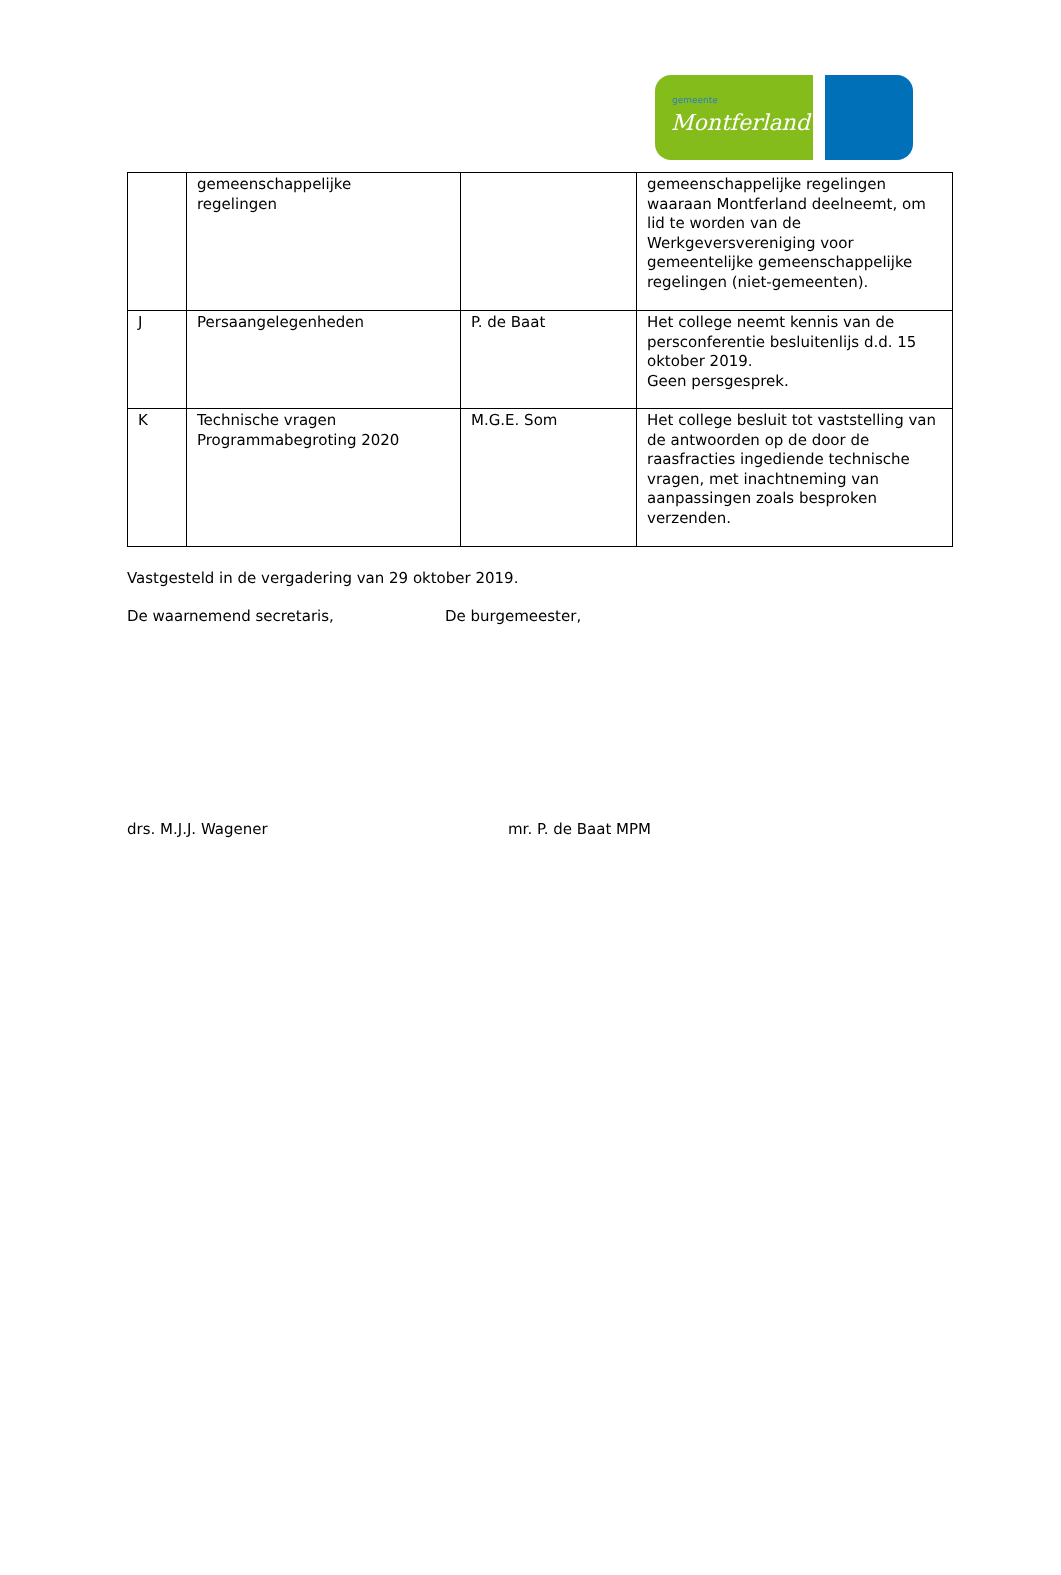gemeente
Montferland
| | gemeenschappelijke regelingen | | gemeenschappelijke regelingen waaraan Montferland deelneemt, om lid te worden van de Werkgeversvereniging voor gemeentelijke gemeenschappelijke regelingen (niet-gemeenten). |
| J | Persaangelegenheden | P. de Baat | Het college neemt kennis van de persconferentie besluitenlijs d.d. 15 oktober 2019. Geen persgesprek. |
| K | Technische vragen Programmabegroting 2020 | M.G.E. Som | Het college besluit tot vaststelling van de antwoorden op de door de raasfracties ingediende technische vragen, met inachtneming van aanpassingen zoals besproken verzenden. |
Vastgesteld in de vergadering van 29 oktober 2019.
De waarnemend secretaris, De burgemeester,
drs. M.J.J. Wagener mr. P. de Baat MPM